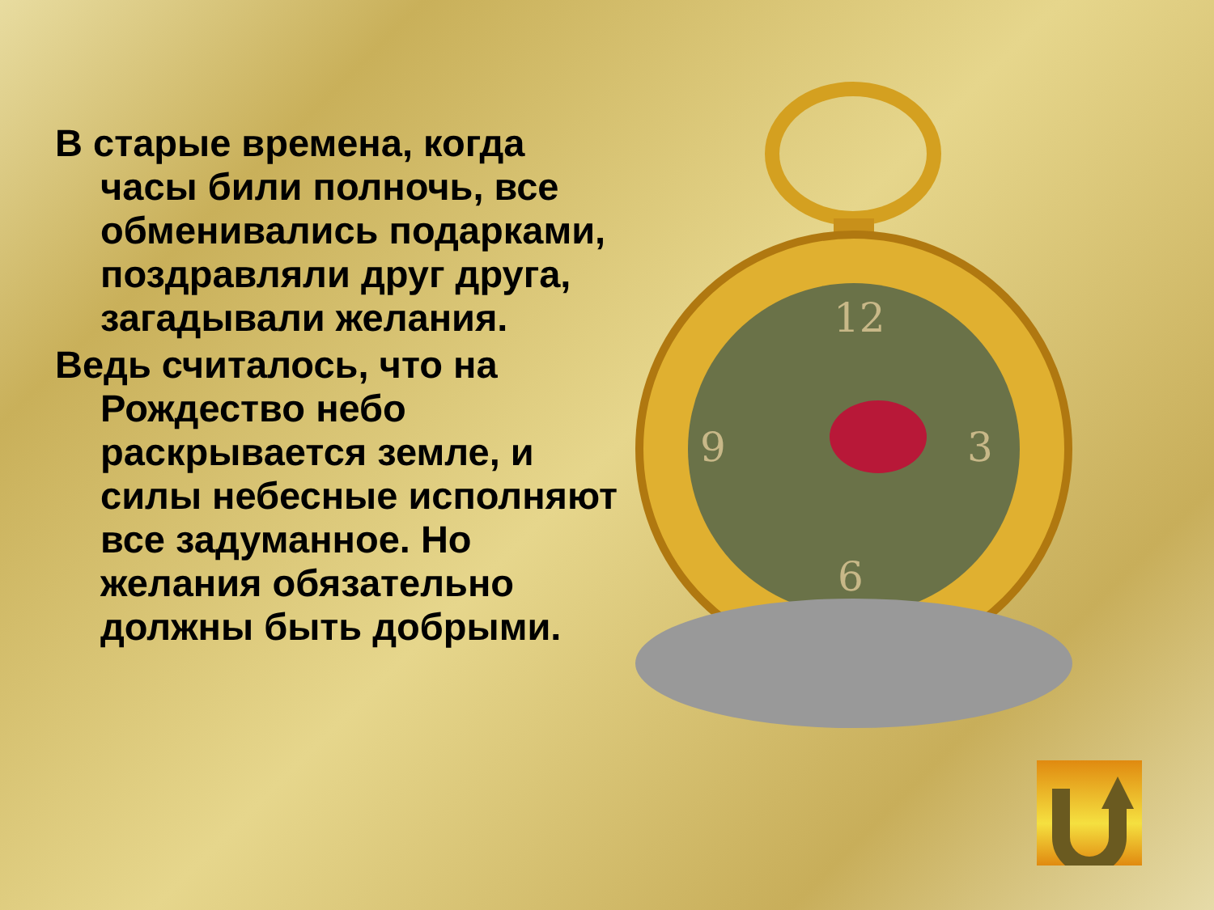В старые времена, когда часы били полночь, все обменивались подарками, поздравляли друг друга, загадывали желания.
Ведь считалось, что на Рождество небо раскрывается земле, и силы небесные исполняют все задуманное. Но желания обязательно должны быть добрыми.
12
9
3
6